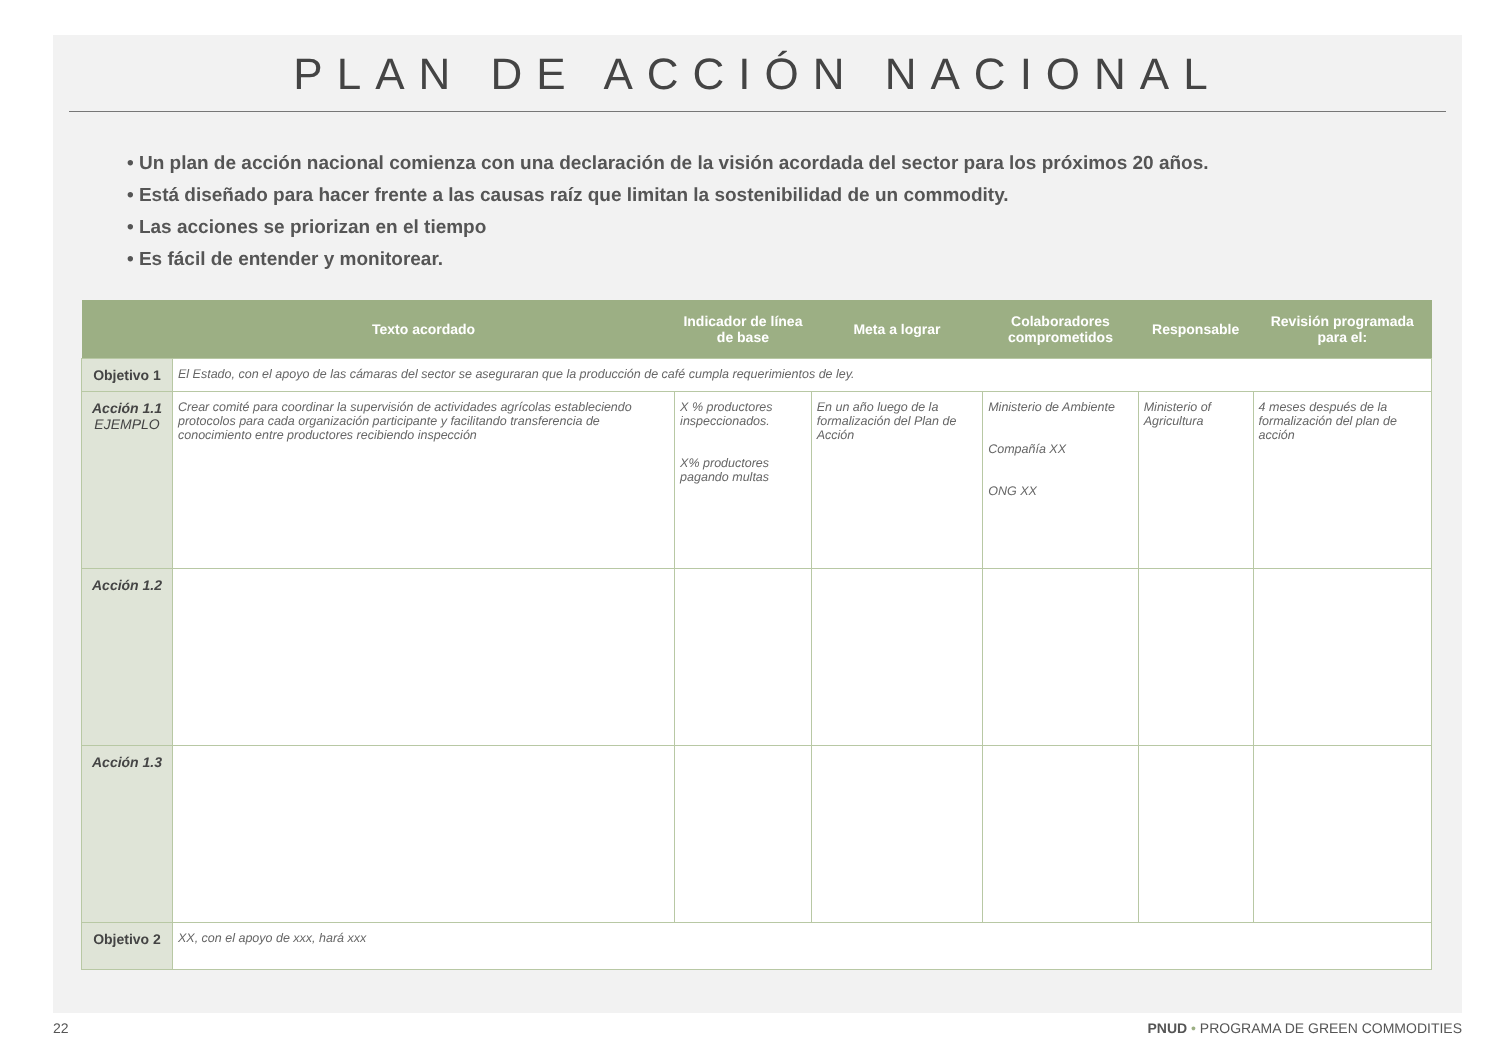PLAN DE ACCIÓN NACIONAL
• Un plan de acción nacional comienza con una declaración de la visión acordada del sector para los próximos 20 años.
• Está diseñado para hacer frente a las causas raíz que limitan la sostenibilidad de un commodity.
• Las acciones se priorizan en el tiempo
• Es fácil de entender y monitorear.
| | Texto acordado | Indicador de línea de base | Meta a lograr | Colaboradores comprometidos | Responsable | Revisión programada para el: |
| --- | --- | --- | --- | --- | --- | --- |
| Objetivo 1 | El Estado, con el apoyo de las cámaras del sector se aseguraran que la producción de café cumpla requerimientos de ley. | | | | | |
| Acción 1.1 EJEMPLO | Crear comité para coordinar la supervisión de actividades agrícolas estableciendo protocolos para cada organización participante y facilitando transferencia de conocimiento entre productores recibiendo inspección | X % productores inspeccionados. X% productores pagando multas | En un año luego de la formalización del Plan de Acción | Ministerio de Ambiente Compañía XX ONG XX | Ministerio of Agricultura | 4 meses después de la formalización del plan de acción |
| Acción 1.2 | | | | | | |
| Acción 1.3 | | | | | | |
| Objetivo 2 | XX, con el apoyo de xxx, hará xxx | | | | | |
22 PNUD • PROGRAMA DE GREEN COMMODITIES